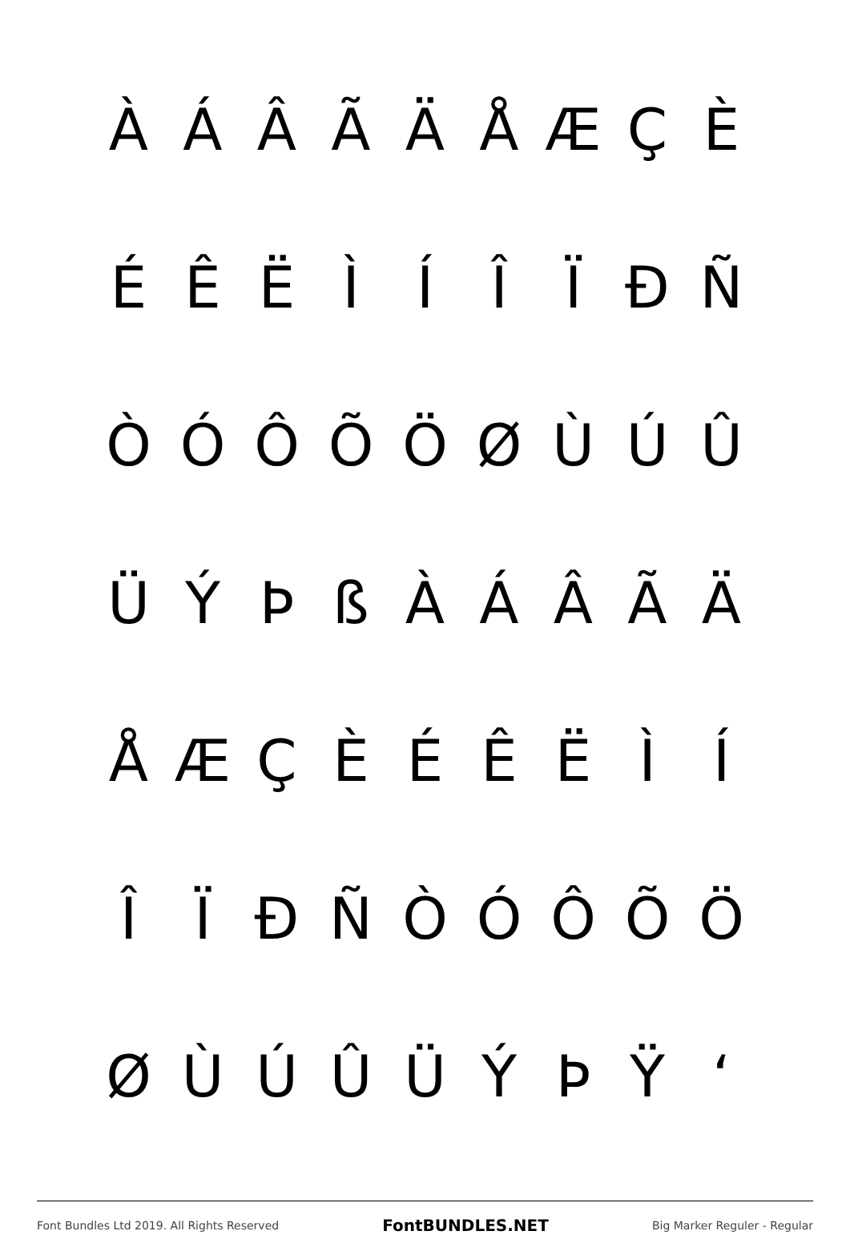À Á Â Ã Ä Å Æ Ç È
É Ê Ë Ì Í Î Ï Ð Ñ
Ò Ó Ô Õ Ö Ø Ù Ú Û
Ü Ý Þ ß À Á Â Ã Ä
Å Æ Ç È É Ê Ë Ì Í
Î Ï Ð Ñ Ò Ó Ô Õ Ö
Ø Ù Ú Û Ü Ý Þ Ÿ ‘
Font Bundles Ltd 2019. All Rights Reserved FontBUNDLES.NET Big Marker Reguler - Regular